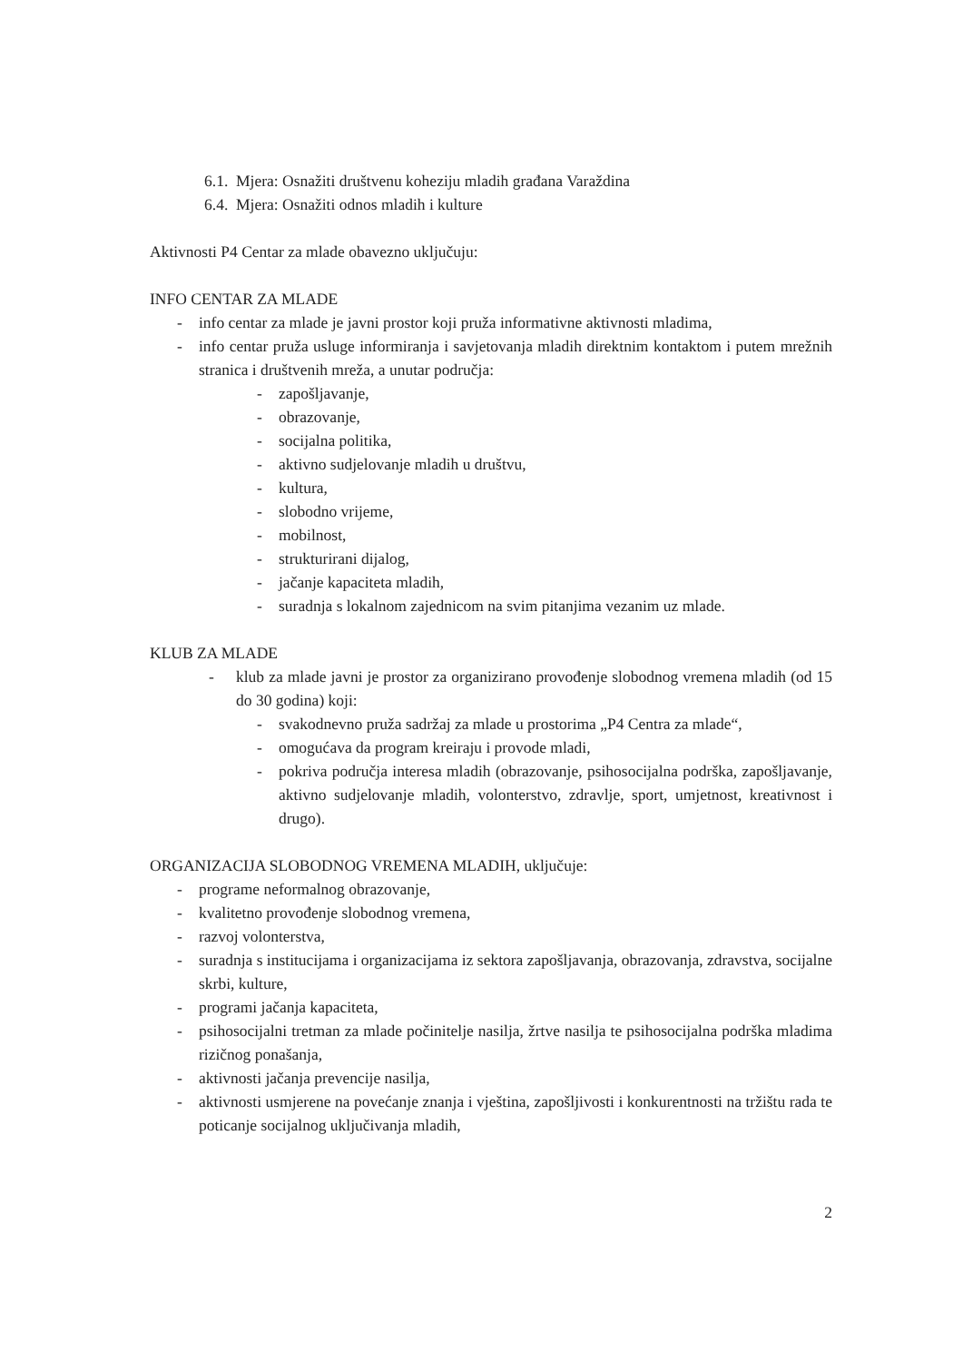6.1. Mjera: Osnažiti društvenu koheziju mladih građana Varaždina
6.4. Mjera: Osnažiti odnos mladih i kulture
Aktivnosti P4 Centar za mlade obavezno uključuju:
INFO CENTAR ZA MLADE
- info centar za mlade je javni prostor koji pruža informativne aktivnosti mladima,
- info centar pruža usluge informiranja i savjetovanja mladih direktnim kontaktom i putem mrežnih stranica i društvenih mreža, a unutar područja:
- zapošljavanje,
- obrazovanje,
- socijalna politika,
- aktivno sudjelovanje mladih u društvu,
- kultura,
- slobodno vrijeme,
- mobilnost,
- strukturirani dijalog,
- jačanje kapaciteta mladih,
- suradnja s lokalnom zajednicom na svim pitanjima vezanim uz mlade.
KLUB ZA MLADE
- klub za mlade javni je prostor za organizirano provođenje slobodnog vremena mladih (od 15 do 30 godina) koji:
- svakodnevno pruža sadržaj za mlade u prostorima „P4 Centra za mlade“,
- omogućava da program kreiraju i provode mladi,
- pokriva područja interesa mladih (obrazovanje, psihosocijalna podrška, zapošljavanje, aktivno sudjelovanje mladih, volonterstvo, zdravlje, sport, umjetnost, kreativnost i drugo).
ORGANIZACIJA SLOBODNOG VREMENA MLADIH, uključuje:
- programe neformalnog obrazovanje,
- kvalitetno provođenje slobodnog vremena,
- razvoj volonterstva,
- suradnja s institucijama i organizacijama iz sektora zapošljavanja, obrazovanja, zdravstva, socijalne skrbi, kulture,
- programi jačanja kapaciteta,
- psihosocijalni tretman za mlade počinitelje nasilja, žrtve nasilja te psihosocijalna podrška mladima rizičnog ponašanja,
- aktivnosti jačanja prevencije nasilja,
- aktivnosti usmjerene na povećanje znanja i vještina, zapošljivosti i konkurentnosti na tržištu rada te poticanje socijalnog uključivanja mladih,
2